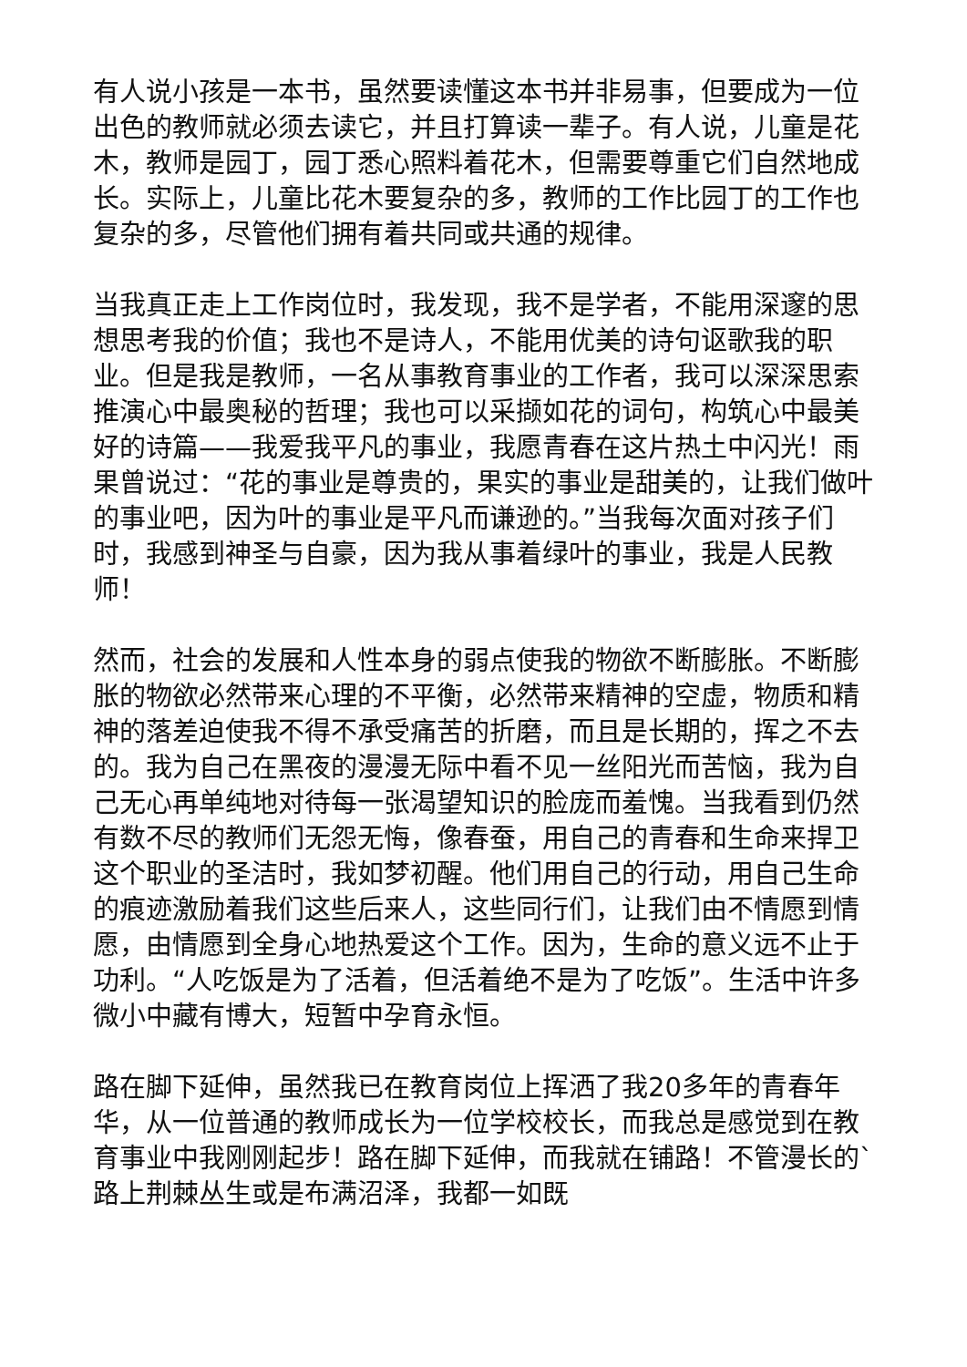有人说小孩是一本书，虽然要读懂这本书并非易事，但要成为一位出色的教师就必须去读它，并且打算读一辈子。有人说，儿童是花木，教师是园丁，园丁悉心照料着花木，但需要尊重它们自然地成长。实际上，儿童比花木要复杂的多，教师的工作比园丁的工作也复杂的多，尽管他们拥有着共同或共通的规律。
当我真正走上工作岗位时，我发现，我不是学者，不能用深邃的思想思考我的价值；我也不是诗人，不能用优美的诗句讴歌我的职业。但是我是教师，一名从事教育事业的工作者，我可以深深思索推演心中最奥秘的哲理；我也可以采撷如花的词句，构筑心中最美好的诗篇——我爱我平凡的事业，我愿青春在这片热土中闪光！雨果曾说过：“花的事业是尊贵的，果实的事业是甜美的，让我们做叶的事业吧，因为叶的事业是平凡而谦逊的。”当我每次面对孩子们时，我感到神圣与自豪，因为我从事着绿叶的事业，我是人民教师！
然而，社会的发展和人性本身的弱点使我的物欲不断膨胀。不断膨胀的物欲必然带来心理的不平衡，必然带来精神的空虚，物质和精神的落差迫使我不得不承受痛苦的折磨，而且是长期的，挥之不去的。我为自己在黑夜的漫漫无际中看不见一丝阳光而苦恼，我为自己无心再单纯地对待每一张渴望知识的脸庞而羞愧。当我看到仍然有数不尽的教师们无怨无悔，像春蚕，用自己的青春和生命来捍卫这个职业的圣洁时，我如梦初醒。他们用自己的行动，用自己生命的痕迹激励着我们这些后来人，这些同行们，让我们由不情愿到情愿，由情愿到全身心地热爱这个工作。因为，生命的意义远不止于功利。“人吃饭是为了活着，但活着绝不是为了吃饭”。生活中许多微小中藏有博大，短暂中孕育永恒。
路在脚下延伸，虽然我已在教育岗位上挥洒了我20多年的青春年华，从一位普通的教师成长为一位学校校长，而我总是感觉到在教育事业中我刚刚起步！路在脚下延伸，而我就在铺路！不管漫长的`路上荆棘丛生或是布满沼泽，我都一如既